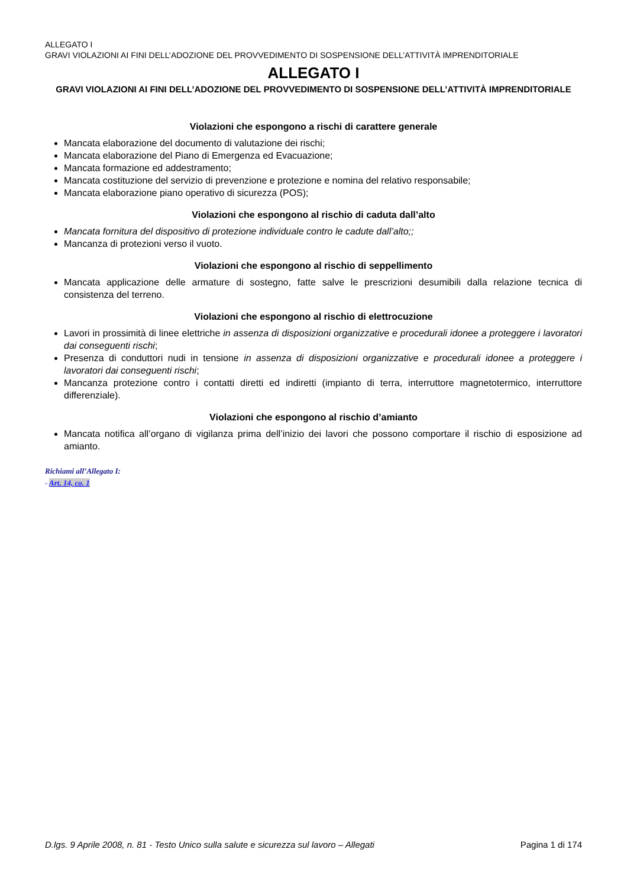ALLEGATO I
GRAVI VIOLAZIONI AI FINI DELL’ADOZIONE DEL PROVVEDIMENTO DI SOSPENSIONE DELL’ATTIVITÀ IMPRENDITORIALE
ALLEGATO I
GRAVI VIOLAZIONI AI FINI DELL’ADOZIONE DEL PROVVEDIMENTO DI SOSPENSIONE DELL’ATTIVITÀ IMPRENDITORIALE
Violazioni che espongono a rischi di carattere generale
Mancata elaborazione del documento di valutazione dei rischi;
Mancata elaborazione del Piano di Emergenza ed Evacuazione;
Mancata formazione ed addestramento;
Mancata costituzione del servizio di prevenzione e protezione e nomina del relativo responsabile;
Mancata elaborazione piano operativo di sicurezza (POS);
Violazioni che espongono al rischio di caduta dall’alto
Mancata fornitura del dispositivo di protezione individuale contro le cadute dall’alto;;
Mancanza di protezioni verso il vuoto.
Violazioni che espongono al rischio di seppellimento
Mancata applicazione delle armature di sostegno, fatte salve le prescrizioni desumibili dalla relazione tecnica di consistenza del terreno.
Violazioni che espongono al rischio di elettrocuzione
Lavori in prossimità di linee elettriche in assenza di disposizioni organizzative e procedurali idonee a proteggere i lavoratori dai conseguenti rischi;
Presenza di conduttori nudi in tensione in assenza di disposizioni organizzative e procedurali idonee a proteggere i lavoratori dai conseguenti rischi;
Mancanza protezione contro i contatti diretti ed indiretti (impianto di terra, interruttore magnetotermico, interruttore differenziale).
Violazioni che espongono al rischio d’amianto
Mancata notifica all’organo di vigilanza prima dell’inizio dei lavori che possono comportare il rischio di esposizione ad amianto.
Richiami all’Allegato I:
- Art. 14, co. 1
D.lgs. 9 Aprile 2008, n. 81 - Testo Unico sulla salute e sicurezza sul lavoro – Allegati Pagina 1 di 174